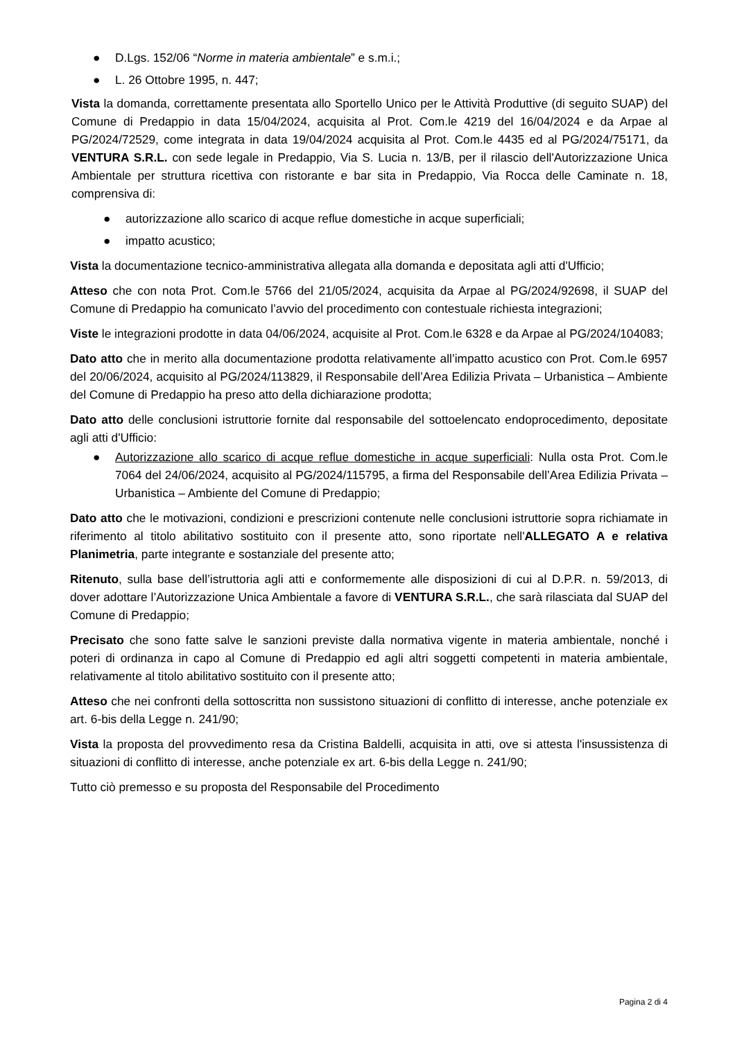● D.Lgs. 152/06 “Norme in materia ambientale” e s.m.i.;
● L. 26 Ottobre 1995, n. 447;
Vista la domanda, correttamente presentata allo Sportello Unico per le Attività Produttive (di seguito SUAP) del Comune di Predappio in data 15/04/2024, acquisita al Prot. Com.le 4219 del 16/04/2024 e da Arpae al PG/2024/72529, come integrata in data 19/04/2024 acquisita al Prot. Com.le 4435 ed al PG/2024/75171, da VENTURA S.R.L. con sede legale in Predappio, Via S. Lucia n. 13/B, per il rilascio dell'Autorizzazione Unica Ambientale per struttura ricettiva con ristorante e bar sita in Predappio, Via Rocca delle Caminate n. 18, comprensiva di:
● autorizzazione allo scarico di acque reflue domestiche in acque superficiali;
● impatto acustico;
Vista la documentazione tecnico-amministrativa allegata alla domanda e depositata agli atti d'Ufficio;
Atteso che con nota Prot. Com.le 5766 del 21/05/2024, acquisita da Arpae al PG/2024/92698, il SUAP del Comune di Predappio ha comunicato l’avvio del procedimento con contestuale richiesta integrazioni;
Viste le integrazioni prodotte in data 04/06/2024, acquisite al Prot. Com.le 6328 e da Arpae al PG/2024/104083;
Dato atto che in merito alla documentazione prodotta relativamente all’impatto acustico con Prot. Com.le 6957 del 20/06/2024, acquisito al PG/2024/113829, il Responsabile dell’Area Edilizia Privata – Urbanistica – Ambiente del Comune di Predappio ha preso atto della dichiarazione prodotta;
Dato atto delle conclusioni istruttorie fornite dal responsabile del sottoelencato endoprocedimento, depositate agli atti d'Ufficio:
● Autorizzazione allo scarico di acque reflue domestiche in acque superficiali: Nulla osta Prot. Com.le 7064 del 24/06/2024, acquisito al PG/2024/115795, a firma del Responsabile dell’Area Edilizia Privata – Urbanistica – Ambiente del Comune di Predappio;
Dato atto che le motivazioni, condizioni e prescrizioni contenute nelle conclusioni istruttorie sopra richiamate in riferimento al titolo abilitativo sostituito con il presente atto, sono riportate nell'ALLEGATO A e relativa Planimetria, parte integrante e sostanziale del presente atto;
Ritenuto, sulla base dell’istruttoria agli atti e conformemente alle disposizioni di cui al D.P.R. n. 59/2013, di dover adottare l’Autorizzazione Unica Ambientale a favore di VENTURA S.R.L., che sarà rilasciata dal SUAP del Comune di Predappio;
Precisato che sono fatte salve le sanzioni previste dalla normativa vigente in materia ambientale, nonché i poteri di ordinanza in capo al Comune di Predappio ed agli altri soggetti competenti in materia ambientale, relativamente al titolo abilitativo sostituito con il presente atto;
Atteso che nei confronti della sottoscritta non sussistono situazioni di conflitto di interesse, anche potenziale ex art. 6-bis della Legge n. 241/90;
Vista la proposta del provvedimento resa da Cristina Baldelli, acquisita in atti, ove si attesta l'insussistenza di situazioni di conflitto di interesse, anche potenziale ex art. 6-bis della Legge n. 241/90;
Tutto ciò premesso e su proposta del Responsabile del Procedimento
Pagina 2 di 4